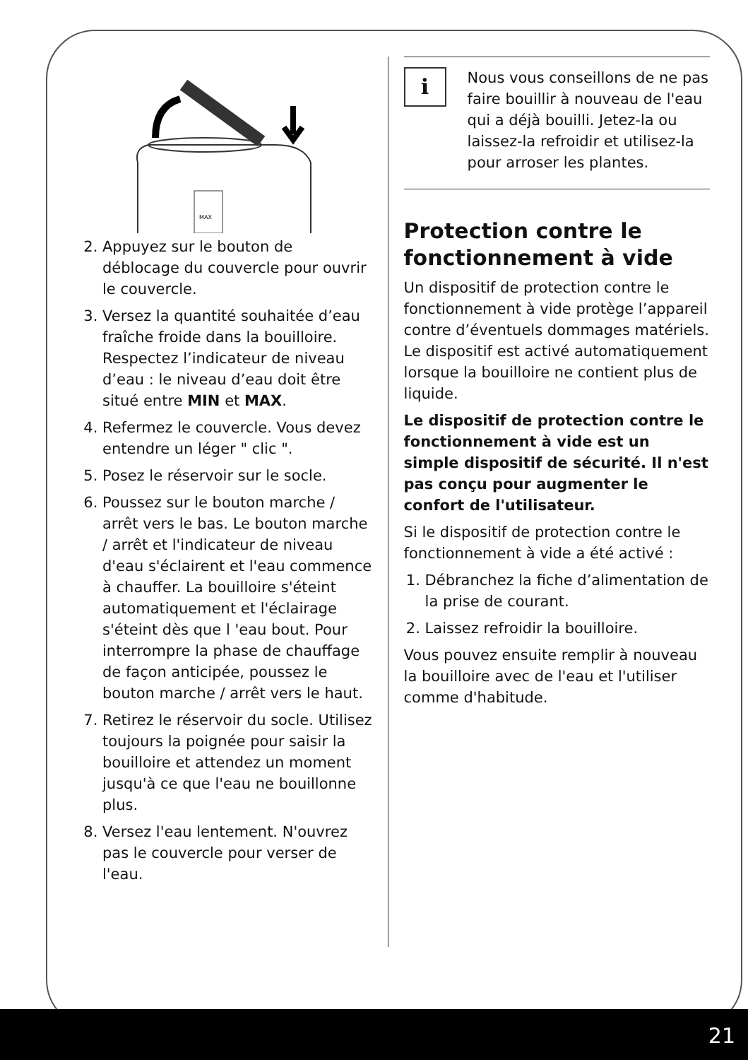MAX
2. Appuyez sur le bouton de déblocage du couvercle pour ouvrir le couvercle.
3. Versez la quantité souhaitée d’eau fraîche froide dans la bouilloire. Respectez l’indicateur de niveau d’eau : le niveau d’eau doit être situé entre MIN et MAX.
4. Refermez le couvercle. Vous devez entendre un léger " clic ".
5. Posez le réservoir sur le socle.
6. Poussez sur le bouton marche / arrêt vers le bas. Le bouton marche / arrêt et l'indicateur de niveau d'eau s'éclairent et l'eau commence à chauffer. La bouilloire s'éteint automatiquement et l'éclairage s'éteint dès que l 'eau bout. Pour interrompre la phase de chauffage de façon anticipée, poussez le bouton marche / arrêt vers le haut.
7. Retirez le réservoir du socle. Utilisez toujours la poignée pour saisir la bouilloire et attendez un moment jusqu'à ce que l'eau ne bouillonne plus.
8. Versez l'eau lentement. N'ouvrez pas le couvercle pour verser de l'eau.
i
Nous vous conseillons de ne pas faire bouillir à nouveau de l'eau qui a déjà bouilli. Jetez-la ou laissez-la refroidir et utilisez-la pour arroser les plantes.
Protection contre le fonctionnement à vide
Un dispositif de protection contre le fonctionnement à vide protège l’appareil contre d’éventuels dommages matériels. Le dispositif est activé automatiquement lorsque la bouilloire ne contient plus de liquide.
Le dispositif de protection contre le fonctionnement à vide est un simple dispositif de sécurité. Il n'est pas conçu pour augmenter le confort de l'utilisateur.
Si le dispositif de protection contre le fonctionnement à vide a été activé :
1. Débranchez la fiche d’alimentation de la prise de courant.
2. Laissez refroidir la bouilloire.
Vous pouvez ensuite remplir à nouveau la bouilloire avec de l'eau et l'utiliser comme d'habitude.
21